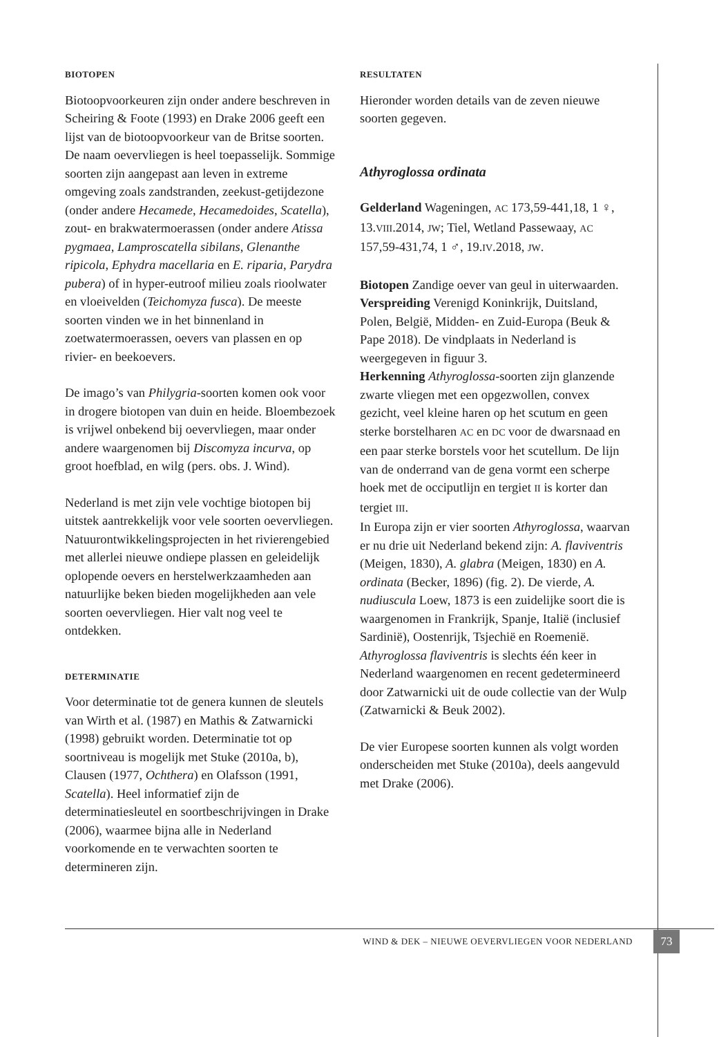BIOTOPEN
Biotoopvoorkeuren zijn onder andere beschreven in Scheiring & Foote (1993) en Drake 2006 geeft een lijst van de biotoopvoorkeur van de Britse soorten. De naam oevervliegen is heel toepasselijk. Sommige soorten zijn aangepast aan leven in extreme omgeving zoals zandstranden, zeekust-getijdezone (onder andere Hecamede, Hecamedoides, Scatella), zout- en brakwatermoerassen (onder andere Atissa pygmaea, Lamproscatella sibilans, Glenanthe ripicola, Ephydra macellaria en E. riparia, Parydra pubera) of in hyper-eutroof milieu zoals rioolwater en vloeivelden (Teichomyza fusca). De meeste soorten vinden we in het binnenland in zoetwatermoerassen, oevers van plassen en op rivier- en beekoevers.
De imago’s van Philygria-soorten komen ook voor in drogere biotopen van duin en heide. Bloembezoek is vrijwel onbekend bij oevervliegen, maar onder andere waargenomen bij Discomyza incurva, op groot hoefblad, en wilg (pers. obs. J. Wind).
Nederland is met zijn vele vochtige biotopen bij uitstek aantrekkelijk voor vele soorten oevervliegen. Natuurontwikkelingsprojecten in het rivierengebied met allerlei nieuwe ondiepe plassen en geleidelijk oplopende oevers en herstelwerkzaamheden aan natuurlijke beken bieden mogelijkheden aan vele soorten oevervliegen. Hier valt nog veel te ontdekken.
DETERMINATIE
Voor determinatie tot de genera kunnen de sleutels van Wirth et al. (1987) en Mathis & Zatwarnicki (1998) gebruikt worden. Determinatie tot op soortniveau is mogelijk met Stuke (2010a, b), Clausen (1977, Ochthera) en Olafsson (1991, Scatella). Heel informatief zijn de determinatiesleutel en soortbeschrijvingen in Drake (2006), waarmee bijna alle in Nederland voorkomende en te verwachten soorten te determineren zijn.
RESULTATEN
Hieronder worden details van de zeven nieuwe soorten gegeven.
Athyroglossa ordinata
Gelderland Wageningen, AC 173,59-441,18, 1 ♀, 13.VIII.2014, JW; Tiel, Wetland Passewaay, AC 157,59-431,74, 1 ♂, 19.IV.2018, JW.
Biotopen Zandige oever van geul in uiterwaarden.
Verspreiding Verenigd Koninkrijk, Duitsland, Polen, België, Midden- en Zuid-Europa (Beuk & Pape 2018). De vindplaats in Nederland is weergegeven in figuur 3.
Herkenning Athyroglossa-soorten zijn glanzende zwarte vliegen met een opgezwollen, convex gezicht, veel kleine haren op het scutum en geen sterke borstelharen AC en DC voor de dwarsnaad en een paar sterke borstels voor het scutellum. De lijn van de onderrand van de gena vormt een scherpe hoek met de occiputlijn en tergiet II is korter dan tergiet III.
In Europa zijn er vier soorten Athyroglossa, waarvan er nu drie uit Nederland bekend zijn: A. flaviventris (Meigen, 1830), A. glabra (Meigen, 1830) en A. ordinata (Becker, 1896) (fig. 2). De vierde, A. nudiuscula Loew, 1873 is een zuidelijke soort die is waargenomen in Frankrijk, Spanje, Italië (inclusief Sardinië), Oostenrijk, Tsjechië en Roemenië. Athyroglossa flaviventris is slechts één keer in Nederland waargenomen en recent gedetermineerd door Zatwarnicki uit de oude collectie van der Wulp (Zatwarnicki & Beuk 2002).
De vier Europese soorten kunnen als volgt worden onderscheiden met Stuke (2010a), deels aangevuld met Drake (2006).
WIND & DEK – NIEUWE OEVERVLIEGEN VOOR NEDERLAND 73